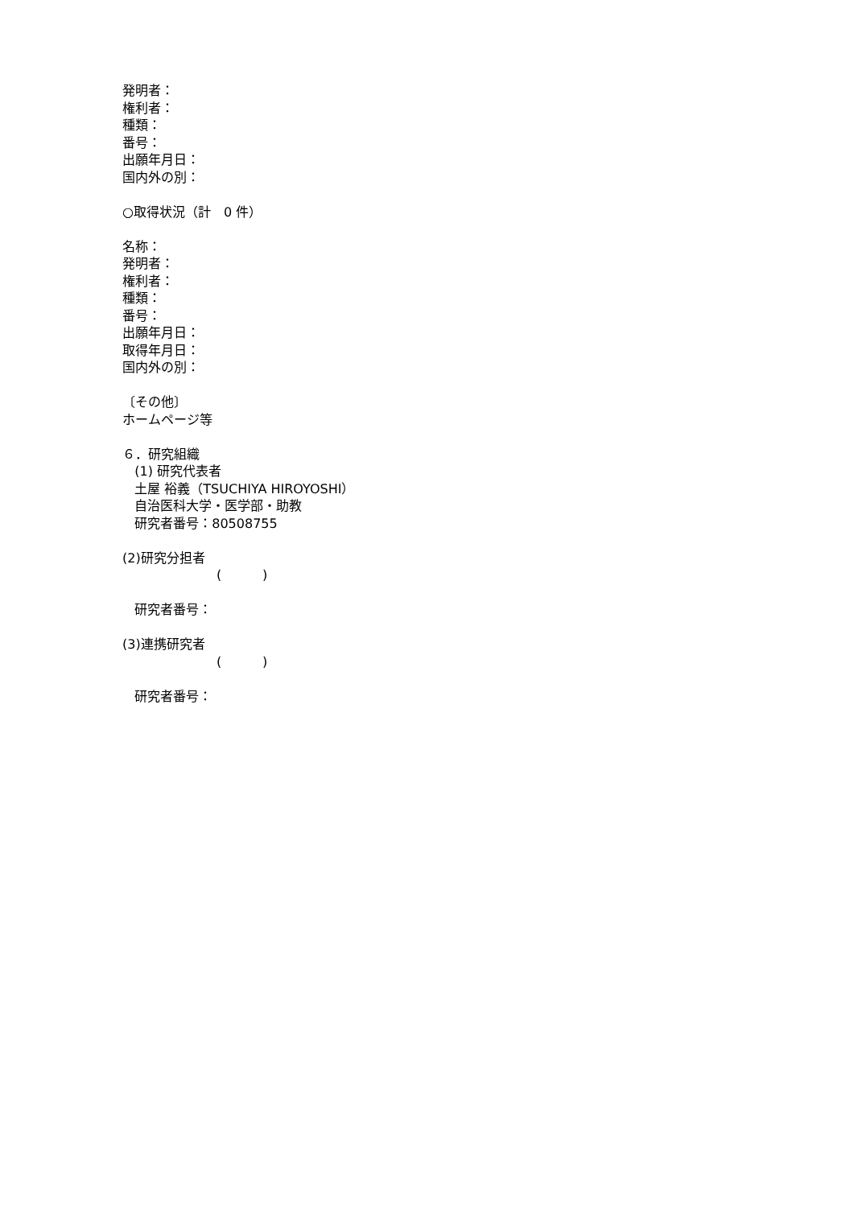発明者：
権利者：
種類：
番号：
出願年月日：
国内外の別：
○取得状況（計　0 件）
名称：
発明者：
権利者：
種類：
番号：
出願年月日：
取得年月日：
国内外の別：
〔その他〕
ホームページ等
６．研究組織
(1) 研究代表者
土屋 裕義（TSUCHIYA HIROYOSHI）
自治医科大学・医学部・助教
研究者番号：80508755
(2)研究分担者
( )
研究者番号：
(3)連携研究者
( )
研究者番号：